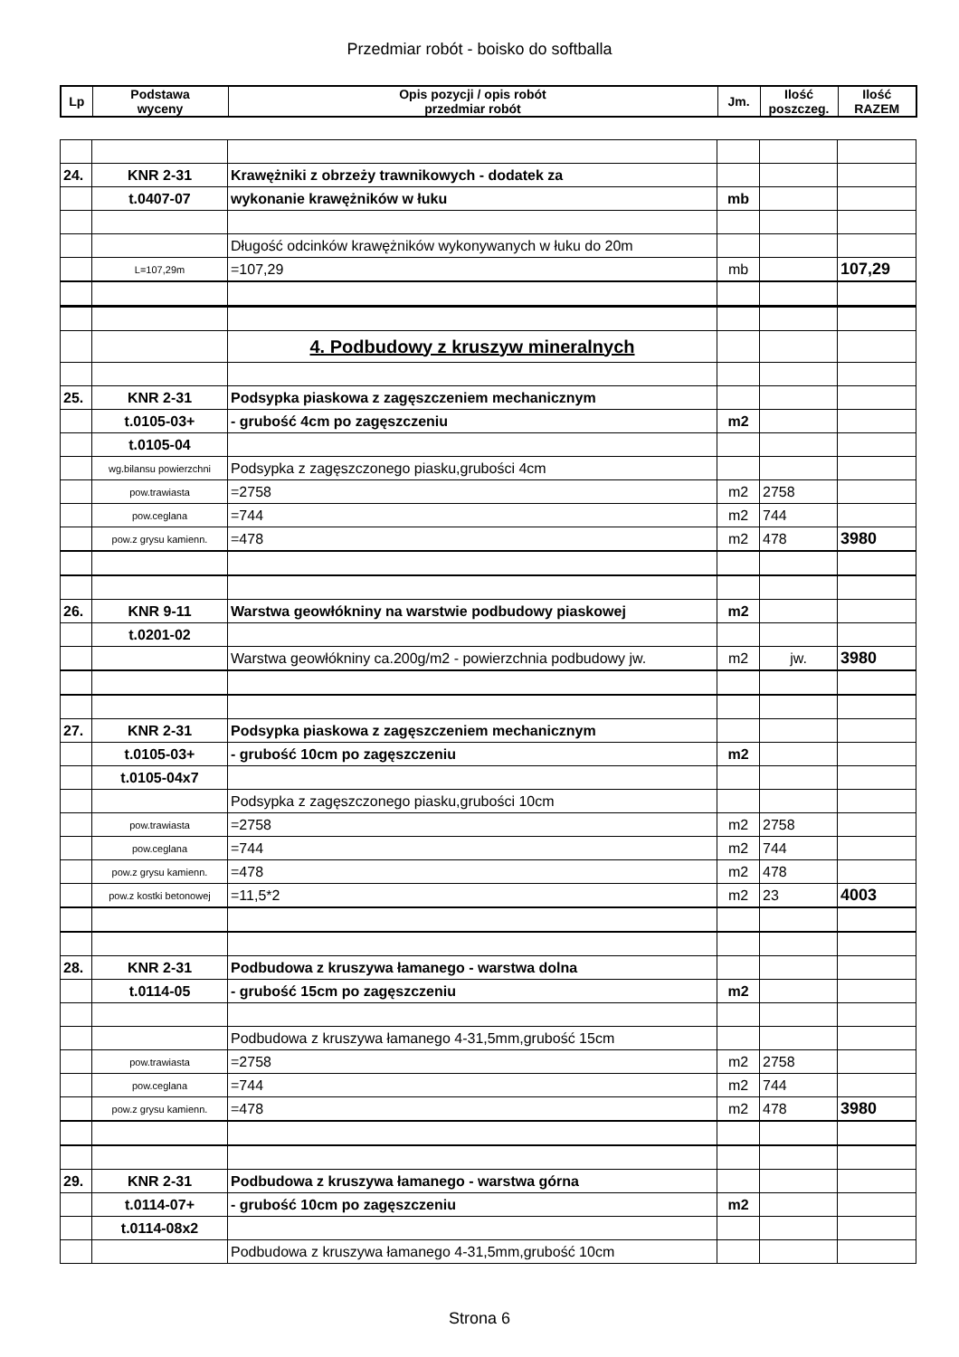Przedmiar robót - boisko do softballa
| Lp | Podstawa wyceny | Opis pozycji / opis robót przedmiar robót | Jm. | Ilość poszczeg. | Ilość RAZEM |
| --- | --- | --- | --- | --- | --- |
| 24. | KNR 2-31 | Krawężniki z obrzeży trawnikowych - dodatek za | | | |
| | t.0407-07 | wykonanie krawężników w łuku | mb | | |
| | | Długość odcinków krawężników wykonywanych w łuku do 20m | | | |
| | L=107,29m | =107,29 | mb | | 107,29 |
| | | 4. Podbudowy z kruszyw mineralnych | | | |
| 25. | KNR 2-31 | Podsypka piaskowa z zagęszczeniem mechanicznym | | | |
| | t.0105-03+ | - grubość 4cm po zagęszczeniu | m2 | | |
| | t.0105-04 | | | | |
| | wg.bilansu powierzchni | Podsypka z zagęszczonego piasku,grubości 4cm | | | |
| | pow.trawiasta | =2758 | m2 | 2758 | |
| | pow.ceglana | =744 | m2 | 744 | |
| | pow.z grysu kamienn. | =478 | m2 | 478 | 3980 |
| 26. | KNR 9-11 | Warstwa geowłókniny na warstwie podbudowy piaskowej | m2 | | |
| | t.0201-02 | | | | |
| | | Warstwa geowłókniny ca.200g/m2 - powierzchnia podbudowy jw. | m2 | jw. | 3980 |
| 27. | KNR 2-31 | Podsypka piaskowa z zagęszczeniem mechanicznym | | | |
| | t.0105-03+ | - grubość 10cm po zagęszczeniu | m2 | | |
| | t.0105-04x7 | | | | |
| | | Podsypka z zagęszczonego piasku,grubości 10cm | | | |
| | pow.trawiasta | =2758 | m2 | 2758 | |
| | pow.ceglana | =744 | m2 | 744 | |
| | pow.z grysu kamienn. | =478 | m2 | 478 | |
| | pow.z kostki betonowej | =11,5*2 | m2 | 23 | 4003 |
| 28. | KNR 2-31 | Podbudowa z kruszywa łamanego - warstwa dolna | | | |
| | t.0114-05 | - grubość 15cm po zagęszczeniu | m2 | | |
| | | Podbudowa z kruszywa łamanego 4-31,5mm,grubość 15cm | | | |
| | pow.trawiasta | =2758 | m2 | 2758 | |
| | pow.ceglana | =744 | m2 | 744 | |
| | pow.z grysu kamienn. | =478 | m2 | 478 | 3980 |
| 29. | KNR 2-31 | Podbudowa z kruszywa łamanego - warstwa górna | | | |
| | t.0114-07+ | - grubość 10cm po zagęszczeniu | m2 | | |
| | t.0114-08x2 | | | | |
| | | Podbudowa z kruszywa łamanego 4-31,5mm,grubość 10cm | | | |
Strona 6